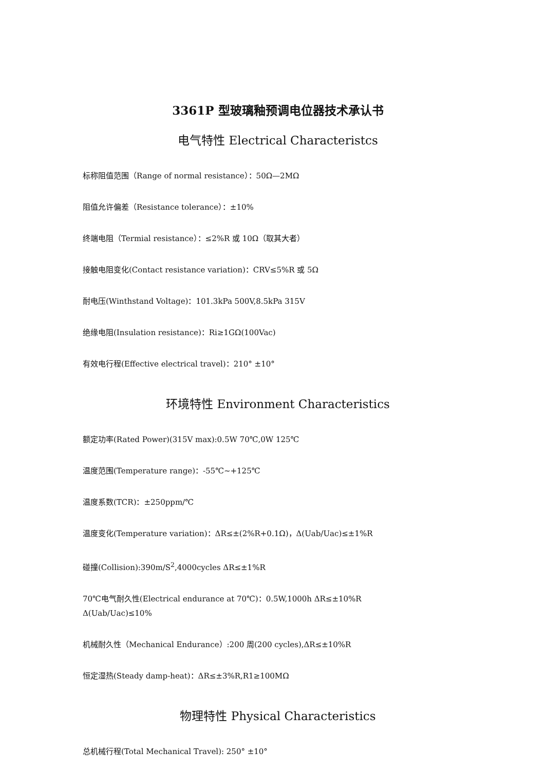3361P 型玻璃釉预调电位器技术承认书
电气特性 Electrical Characteristcs
标称阻值范围（Range of normal resistance）：50Ω—2MΩ
阻值允许偏差（Resistance tolerance）：±10%
终端电阻（Termial resistance）：≤2%R 或 10Ω（取其大者）
接触电阻变化(Contact resistance variation)：CRV≤5%R 或 5Ω
耐电压(Winthstand Voltage)：101.3kPa 500V,8.5kPa 315V
绝缘电阻(Insulation resistance)：Ri≥1GΩ(100Vac)
有效电行程(Effective electrical travel)：210° ±10°
环境特性 Environment Characteristics
额定功率(Rated Power)(315V max):0.5W 70℃,0W 125℃
温度范围(Temperature range)：-55℃~+125℃
温度系数(TCR)：±250ppm/℃
温度变化(Temperature variation)：ΔR≤±(2%R+0.1Ω)，Δ(Uab/Uac)≤±1%R
碰撞(Collision):390m/S<sup>2</sup>,4000cycles ΔR≤±1%R
70℃电气耐久性(Electrical endurance at 70℃)：0.5W,1000h ΔR≤±10%R
Δ(Uab/Uac)≤10%
机械耐久性（Mechanical Endurance）:200 周(200 cycles),ΔR≤±10%R
恒定湿热(Steady damp-heat)：ΔR≤±3%R,R1≥100MΩ
物理特性 Physical Characteristics
总机械行程(Total Mechanical Travel): 250° ±10°